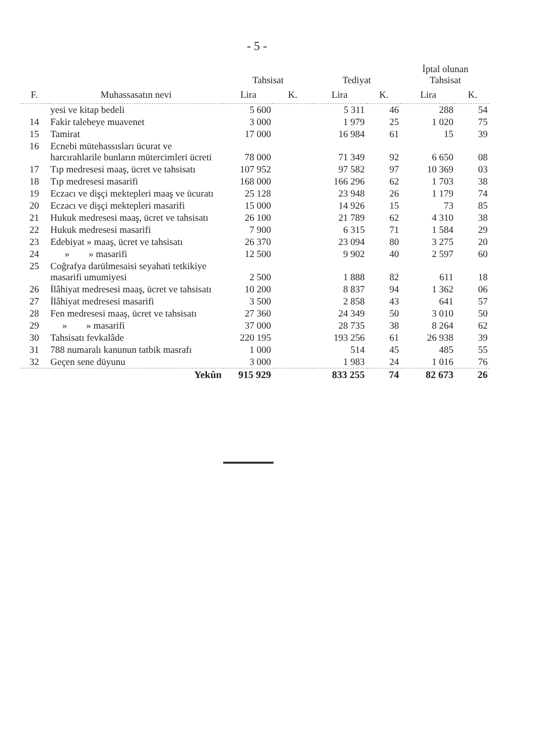- 5 -
| | | Tahsisat | | Tediyat | | İptal olunan Tahsisat | |
| --- | --- | --- | --- | --- | --- | --- | --- |
| F. | Muhassasatın nevi | Lira | K. | Lira | K. | Lira | K. |
| | yesi ve kitap bedeli | 5 600 | | 5 311 | 46 | 288 | 54 |
| 14 | Fakir talebeye muavenet | 3 000 | | 1 979 | 25 | 1 020 | 75 |
| 15 | Tamirat | 17 000 | | 16 984 | 61 | 15 | 39 |
| 16 | Ecnebi mütehassısları ücurat ve harcırahlarile bunların mütercimleri ücreti | 78 000 | | 71 349 | 92 | 6 650 | 08 |
| 17 | Tıp medresesi maaş, ücret ve tahsisatı | 107 952 | | 97 582 | 97 | 10 369 | 03 |
| 18 | Tıp medresesi masarifi | 168 000 | | 166 296 | 62 | 1 703 | 38 |
| 19 | Eczacı ve dişçi mektepleri maaş ve ücuratı | 25 128 | | 23 948 | 26 | 1 179 | 74 |
| 20 | Eczacı ve dişçi mektepleri masarifi | 15 000 | | 14 926 | 15 | 73 | 85 |
| 21 | Hukuk medresesi maaş, ücret ve tahsisatı | 26 100 | | 21 789 | 62 | 4 310 | 38 |
| 22 | Hukuk medresesi masarifi | 7 900 | | 6 315 | 71 | 1 584 | 29 |
| 23 | Edebiyat » maaş, ücret ve tahsisatı | 26 370 | | 23 094 | 80 | 3 275 | 20 |
| 24 | » » masarifi | 12 500 | | 9 902 | 40 | 2 597 | 60 |
| 25 | Coğrafya darülmesaisi seyahati tetkikiye masarifi umumiyesi | 2 500 | | 1 888 | 82 | 611 | 18 |
| 26 | İlâhiyat medresesi maaş, ücret ve tahsisatı | 10 200 | | 8 837 | 94 | 1 362 | 06 |
| 27 | İlâhiyat medresesi masarifi | 3 500 | | 2 858 | 43 | 641 | 57 |
| 28 | Fen medresesi maaş, ücret ve tahsisatı | 27 360 | | 24 349 | 50 | 3 010 | 50 |
| 29 | » » masarifi | 37 000 | | 28 735 | 38 | 8 264 | 62 |
| 30 | Tahsisatı fevkalâde | 220 195 | | 193 256 | 61 | 26 938 | 39 |
| 31 | 788 numaralı kanunun tatbik masrafı | 1 000 | | 514 | 45 | 485 | 55 |
| 32 | Geçen sene düyunu | 3 000 | | 1 983 | 24 | 1 016 | 76 |
| | Yekûn | 915 929 | | 833 255 | 74 | 82 673 | 26 |